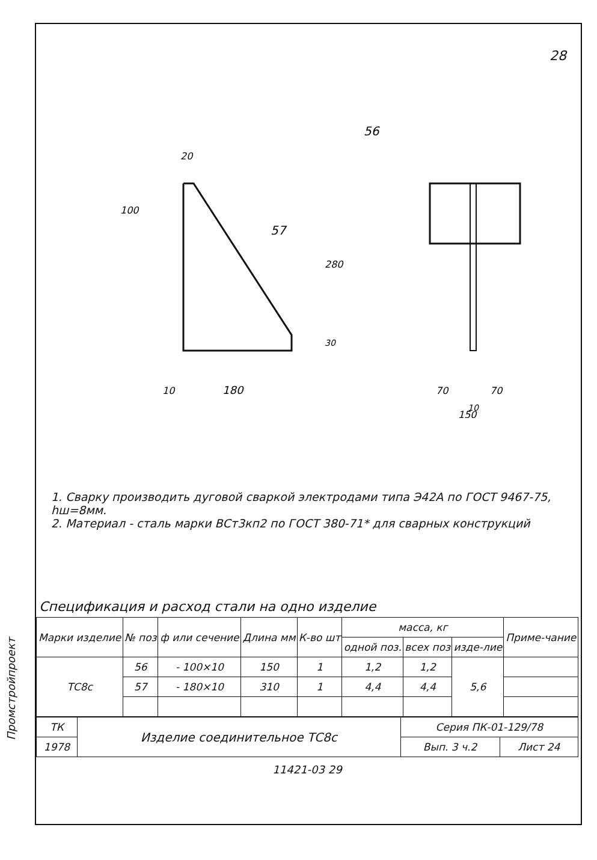Промстройпроект
28
56
20
57
100
280
30
10
180
70
70
10
150
1. Сварку производить дуговой сваркой электродами типа Э42А по ГОСТ 9467-75, hш=8мм.
2. Материал - сталь марки ВСт3кп2 по ГОСТ 380-71* для сварных конструкций
Спецификация и расход стали на одно изделие
| Марки изделие | № поз | ф или сечение | Длина мм | К-во шт | масса, кг | | | Приме-чание |
| --- | --- | --- | --- | --- | --- | --- | --- | --- |
| | | | | | одной поз. | всех поз | изде-лие | |
| ТС8с | 56 | - 100×10 | 150 | 1 | 1,2 | 1,2 | 5,6 | |
| | 57 | - 180×10 | 310 | 1 | 4,4 | 4,4 | | |
| ТК | Изделие соединительное ТС8с | Серия ПК-01-129/78 | |
| 1978 | | Вып. 3 ч.2 | Лист 24 |
11421-03 29